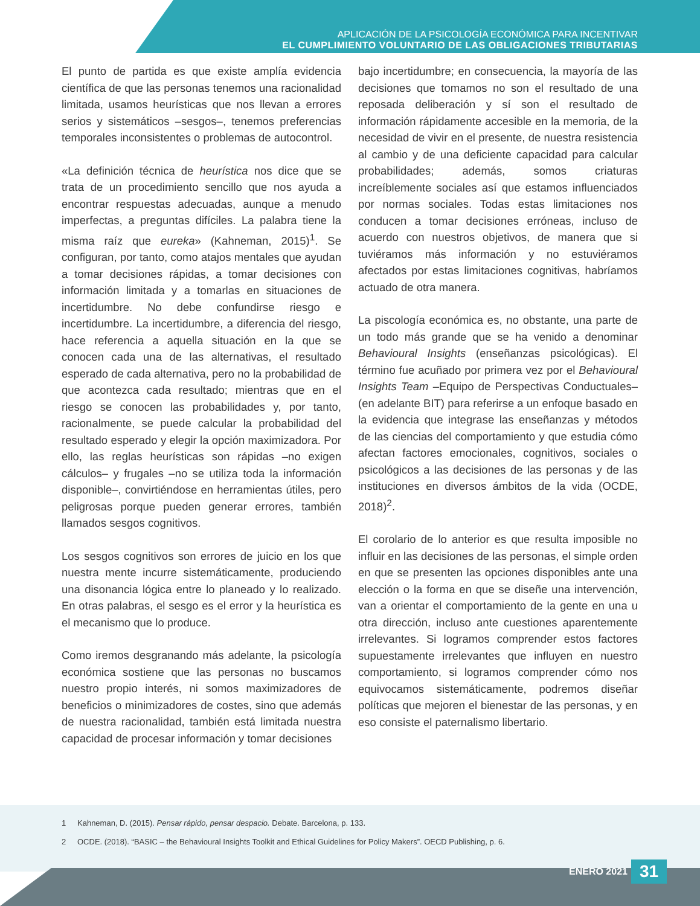APLICACIÓN DE LA PSICOLOGÍA ECONÓMICA PARA INCENTIVAR
EL CUMPLIMIENTO VOLUNTARIO DE LAS OBLIGACIONES TRIBUTARIAS
El punto de partida es que existe amplía evidencia científica de que las personas tenemos una racionalidad limitada, usamos heurísticas que nos llevan a errores serios y sistemáticos –sesgos–, tenemos preferencias temporales inconsistentes o problemas de autocontrol.
«La definición técnica de heurística nos dice que se trata de un procedimiento sencillo que nos ayuda a encontrar respuestas adecuadas, aunque a menudo imperfectas, a preguntas difíciles. La palabra tiene la misma raíz que eureka» (Kahneman, 2015)<sup>1</sup>. Se configuran, por tanto, como atajos mentales que ayudan a tomar decisiones rápidas, a tomar decisiones con información limitada y a tomarlas en situaciones de incertidumbre. No debe confundirse riesgo e incertidumbre. La incertidumbre, a diferencia del riesgo, hace referencia a aquella situación en la que se conocen cada una de las alternativas, el resultado esperado de cada alternativa, pero no la probabilidad de que acontezca cada resultado; mientras que en el riesgo se conocen las probabilidades y, por tanto, racionalmente, se puede calcular la probabilidad del resultado esperado y elegir la opción maximizadora. Por ello, las reglas heurísticas son rápidas –no exigen cálculos– y frugales –no se utiliza toda la información disponible–, convirtiéndose en herramientas útiles, pero peligrosas porque pueden generar errores, también llamados sesgos cognitivos.
Los sesgos cognitivos son errores de juicio en los que nuestra mente incurre sistemáticamente, produciendo una disonancia lógica entre lo planeado y lo realizado. En otras palabras, el sesgo es el error y la heurística es el mecanismo que lo produce.
Como iremos desgranando más adelante, la psicología económica sostiene que las personas no buscamos nuestro propio interés, ni somos maximizadores de beneficios o minimizadores de costes, sino que además de nuestra racionalidad, también está limitada nuestra capacidad de procesar información y tomar decisiones
bajo incertidumbre; en consecuencia, la mayoría de las decisiones que tomamos no son el resultado de una reposada deliberación y sí son el resultado de información rápidamente accesible en la memoria, de la necesidad de vivir en el presente, de nuestra resistencia al cambio y de una deficiente capacidad para calcular probabilidades; además, somos criaturas increíblemente sociales así que estamos influenciados por normas sociales. Todas estas limitaciones nos conducen a tomar decisiones erróneas, incluso de acuerdo con nuestros objetivos, de manera que si tuviéramos más información y no estuviéramos afectados por estas limitaciones cognitivas, habríamos actuado de otra manera.
La piscología económica es, no obstante, una parte de un todo más grande que se ha venido a denominar Behavioural Insights (enseñanzas psicológicas). El término fue acuñado por primera vez por el Behavioural Insights Team –Equipo de Perspectivas Conductuales– (en adelante BIT) para referirse a un enfoque basado en la evidencia que integrase las enseñanzas y métodos de las ciencias del comportamiento y que estudia cómo afectan factores emocionales, cognitivos, sociales o psicológicos a las decisiones de las personas y de las instituciones en diversos ámbitos de la vida (OCDE, 2018)<sup>2</sup>.
El corolario de lo anterior es que resulta imposible no influir en las decisiones de las personas, el simple orden en que se presenten las opciones disponibles ante una elección o la forma en que se diseñe una intervención, van a orientar el comportamiento de la gente en una u otra dirección, incluso ante cuestiones aparentemente irrelevantes. Si logramos comprender estos factores supuestamente irrelevantes que influyen en nuestro comportamiento, si logramos comprender cómo nos equivocamos sistemáticamente, podremos diseñar políticas que mejoren el bienestar de las personas, y en eso consiste el paternalismo libertario.
1 Kahneman, D. (2015). Pensar rápido, pensar despacio. Debate. Barcelona, p. 133.
2 OCDE. (2018). “BASIC – the Behavioural Insights Toolkit and Ethical Guidelines for Policy Makers”. OECD Publishing, p. 6.
ENERO 2021 31